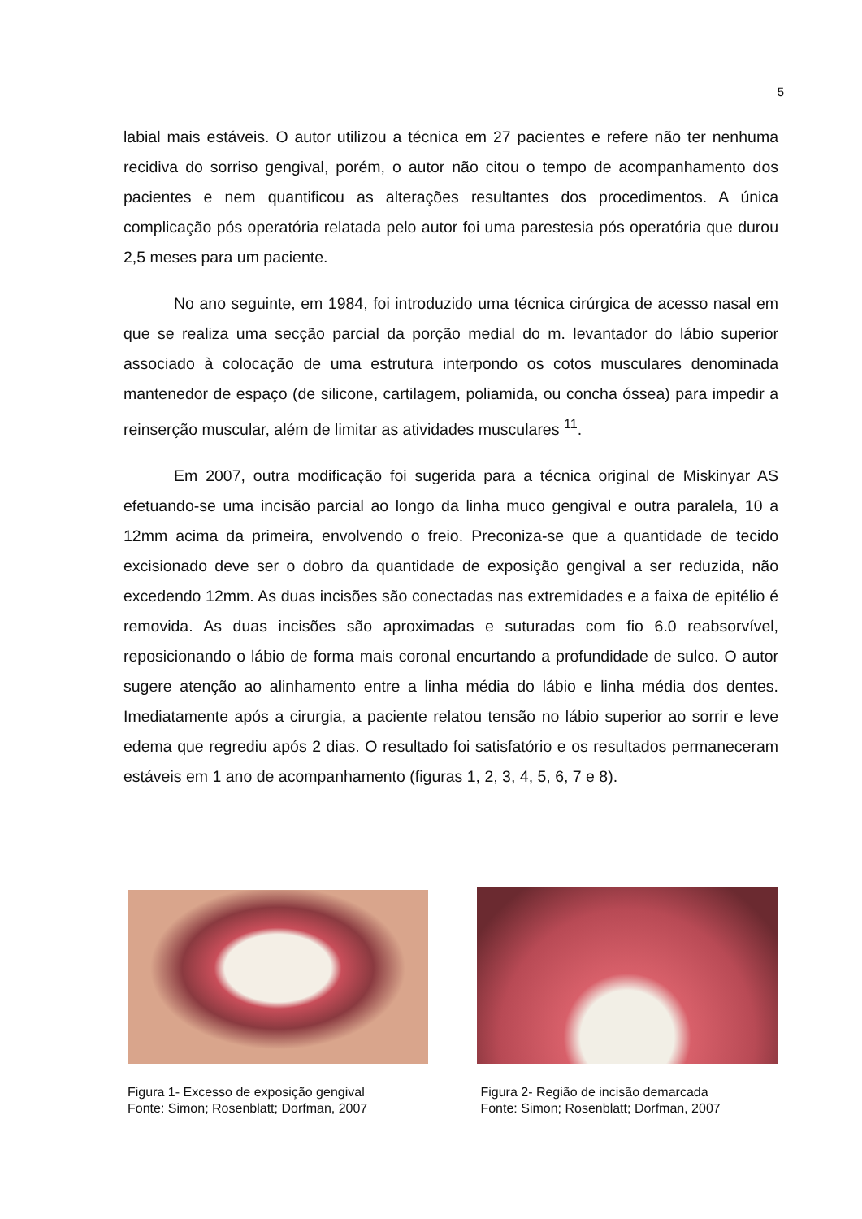5
labial mais estáveis. O autor utilizou a técnica em 27 pacientes e refere não ter nenhuma recidiva do sorriso gengival, porém, o autor não citou o tempo de acompanhamento dos pacientes e nem quantificou as alterações resultantes dos procedimentos. A única complicação pós operatória relatada pelo autor foi uma parestesia pós operatória que durou 2,5 meses para um paciente.
No ano seguinte, em 1984, foi introduzido uma técnica cirúrgica de acesso nasal em que se realiza uma secção parcial da porção medial do m. levantador do lábio superior associado à colocação de uma estrutura interpondo os cotos musculares denominada mantenedor de espaço (de silicone, cartilagem, poliamida, ou concha óssea) para impedir a reinserção muscular, além de limitar as atividades musculares <sup>11</sup>.
Em 2007, outra modificação foi sugerida para a técnica original de Miskinyar AS efetuando-se uma incisão parcial ao longo da linha muco gengival e outra paralela, 10 a 12mm acima da primeira, envolvendo o freio. Preconiza-se que a quantidade de tecido excisionado deve ser o dobro da quantidade de exposição gengival a ser reduzida, não excedendo 12mm. As duas incisões são conectadas nas extremidades e a faixa de epitélio é removida. As duas incisões são aproximadas e suturadas com fio 6.0 reabsorvível, reposicionando o lábio de forma mais coronal encurtando a profundidade de sulco. O autor sugere atenção ao alinhamento entre a linha média do lábio e linha média dos dentes. Imediatamente após a cirurgia, a paciente relatou tensão no lábio superior ao sorrir e leve edema que regrediu após 2 dias. O resultado foi satisfatório e os resultados permaneceram estáveis em 1 ano de acompanhamento (figuras 1, 2, 3, 4, 5, 6, 7 e 8).
Figura 1- Excesso de exposição gengival
Fonte: Simon; Rosenblatt; Dorfman, 2007
Figura 2- Região de incisão demarcada
Fonte: Simon; Rosenblatt; Dorfman, 2007